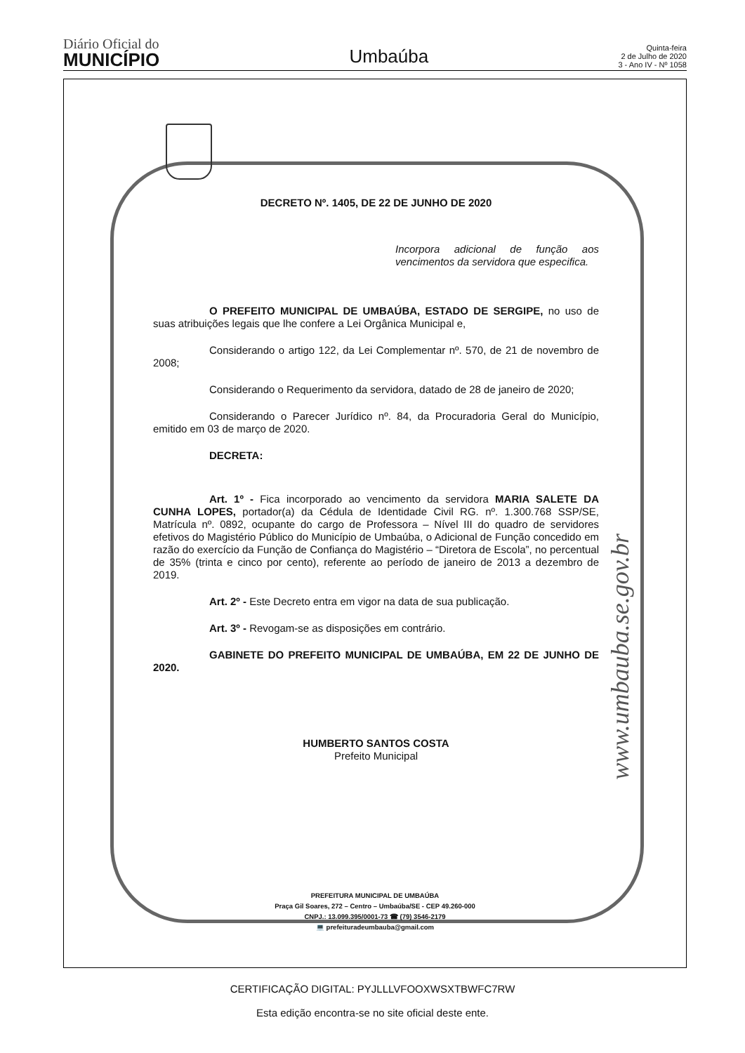Diário Oficial do
MUNICÍPIO
Umbaúba
Quinta-feira
2 de Julho de 2020
3 - Ano IV - Nº 1058
DECRETO Nº. 1405, DE 22 DE JUNHO DE 2020
Incorpora adicional de função aos vencimentos da servidora que especifica.
O PREFEITO MUNICIPAL DE UMBAÚBA, ESTADO DE SERGIPE, no uso de suas atribuições legais que lhe confere a Lei Orgânica Municipal e,
Considerando o artigo 122, da Lei Complementar nº. 570, de 21 de novembro de 2008;
Considerando o Requerimento da servidora, datado de 28 de janeiro de 2020;
Considerando o Parecer Jurídico nº. 84, da Procuradoria Geral do Município, emitido em 03 de março de 2020.
DECRETA:
Art. 1º - Fica incorporado ao vencimento da servidora MARIA SALETE DA CUNHA LOPES, portador(a) da Cédula de Identidade Civil RG. nº. 1.300.768 SSP/SE, Matrícula nº. 0892, ocupante do cargo de Professora – Nível III do quadro de servidores efetivos do Magistério Público do Município de Umbaúba, o Adicional de Função concedido em razão do exercício da Função de Confiança do Magistério – “Diretora de Escola”, no percentual de 35% (trinta e cinco por cento), referente ao período de janeiro de 2013 a dezembro de 2019.
Art. 2º - Este Decreto entra em vigor na data de sua publicação.
Art. 3º - Revogam-se as disposições em contrário.
GABINETE DO PREFEITO MUNICIPAL DE UMBAÚBA, EM 22 DE JUNHO DE 2020.
HUMBERTO SANTOS COSTA
Prefeito Municipal
www.umbauba.se.gov.br
PREFEITURA MUNICIPAL DE UMBAÚBA
Praça Gil Soares, 272 – Centro – Umbaúba/SE - CEP 49.260-000
CNPJ.: 13.099.395/0001-73 ☎ (79) 3546-2179
💻 prefeituradeumbauba@gmail.com
CERTIFICAÇÃO DIGITAL: PYJLLLVFOOXWSXTBWFC7RW
Esta edição encontra-se no site oficial deste ente.